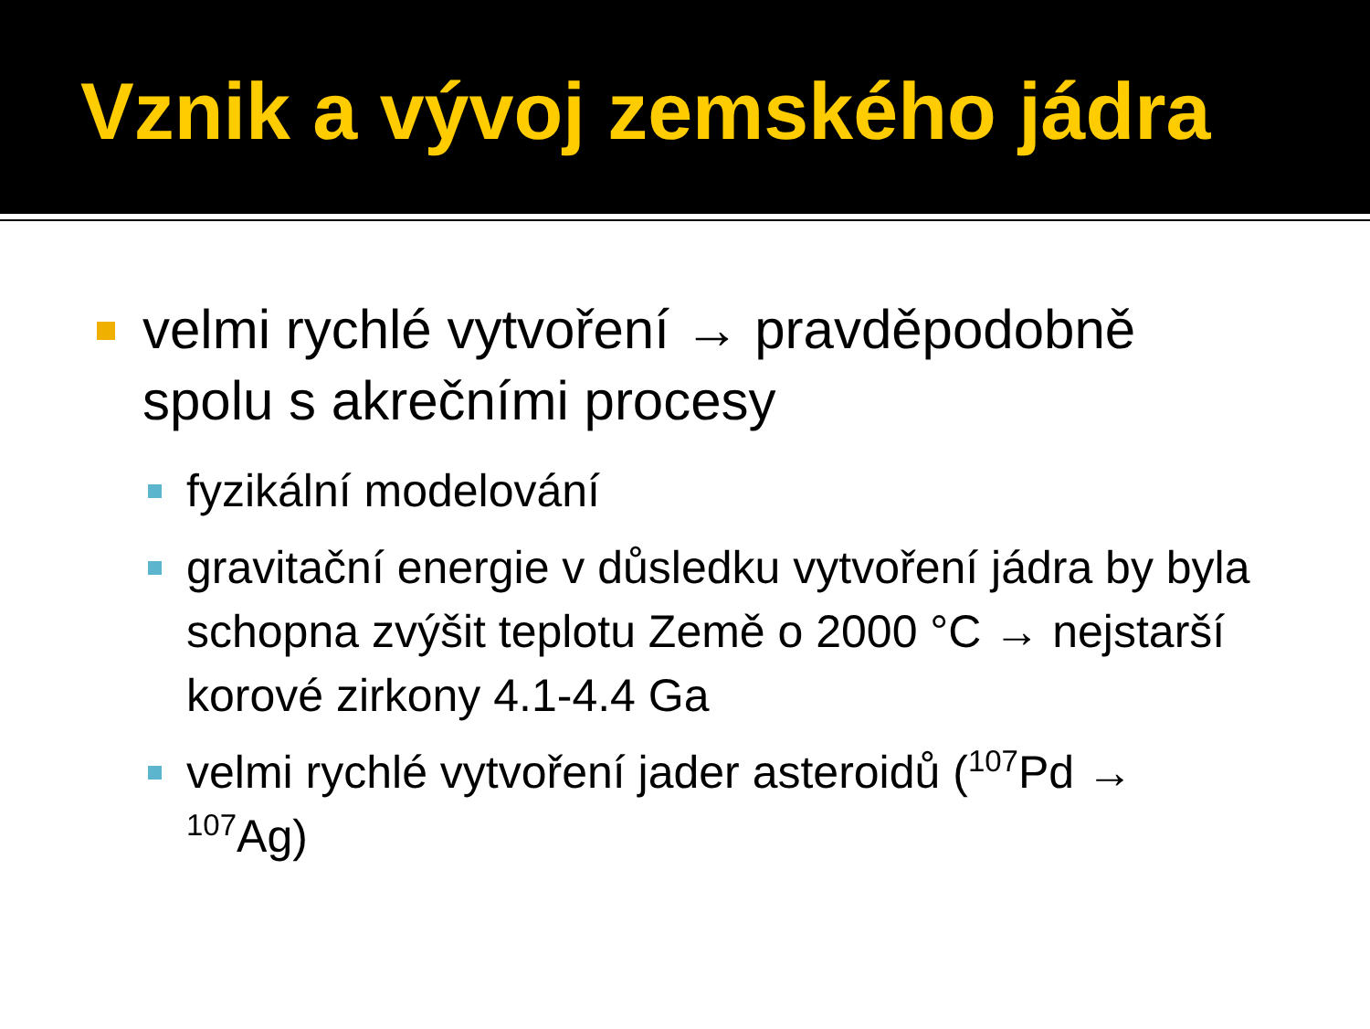Vznik a vývoj zemského jádra
velmi rychlé vytvoření → pravděpodobně spolu s akrečními procesy
fyzikální modelování
gravitační energie v důsledku vytvoření jádra by byla schopna zvýšit teplotu Země o 2000 °C → nejstarší korové zirkony 4.1-4.4 Ga
velmi rychlé vytvoření jader asteroidů (<sup>107</sup>Pd → <sup>107</sup>Ag)